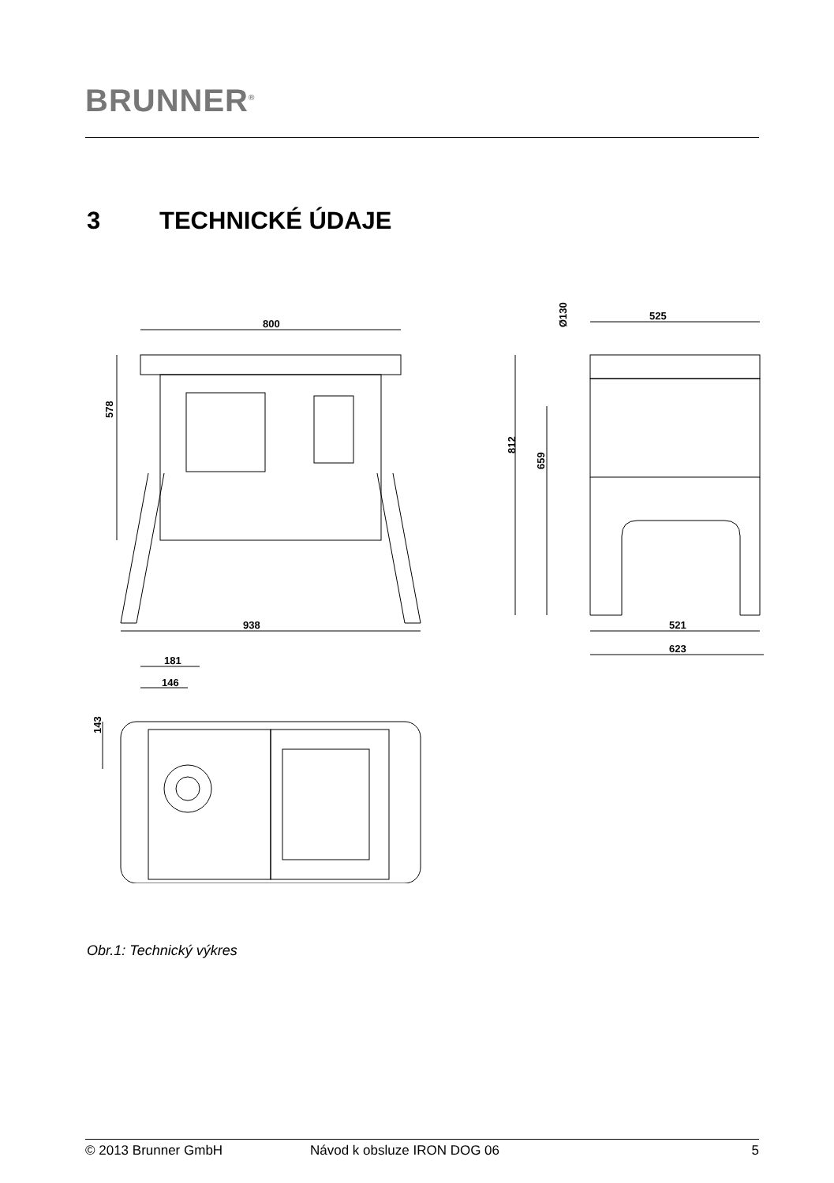BRUNNER<sup>®</sup>
3 TECHNICKÉ ÚDAJE
800
938
578
525
Ø130
812
659
521
623
181
146
143
Obr.1: Technický výkres
© 2013 Brunner GmbH Návod k obsluze IRON DOG 06 5